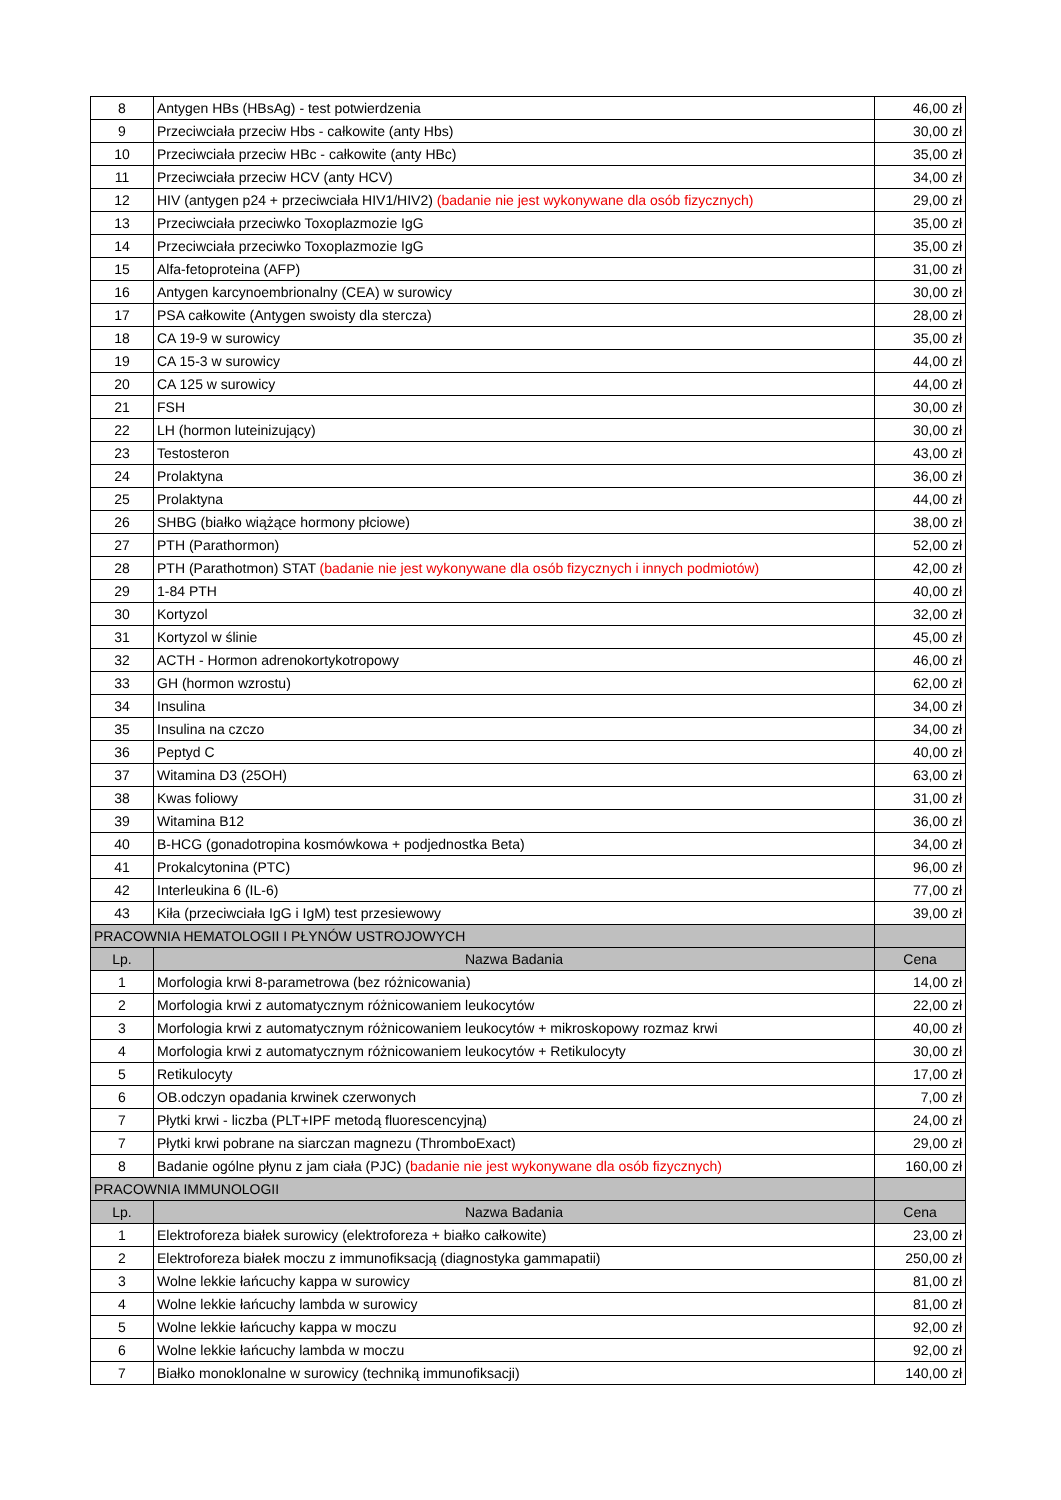| 8 | Antygen HBs (HBsAg) - test potwierdzenia | 46,00 zł |
| 9 | Przeciwciała przeciw Hbs - całkowite (anty Hbs) | 30,00 zł |
| 10 | Przeciwciała przeciw HBc - całkowite (anty HBc) | 35,00 zł |
| 11 | Przeciwciała przeciw HCV (anty HCV) | 34,00 zł |
| 12 | HIV (antygen p24 + przeciwciała HIV1/HIV2) (badanie nie jest wykonywane dla osób fizycznych) | 29,00 zł |
| 13 | Przeciwciała przeciwko Toxoplazmozie IgG | 35,00 zł |
| 14 | Przeciwciała przeciwko Toxoplazmozie IgG | 35,00 zł |
| 15 | Alfa-fetoproteina (AFP) | 31,00 zł |
| 16 | Antygen karcynoembrionalny (CEA) w surowicy | 30,00 zł |
| 17 | PSA całkowite (Antygen swoisty dla stercza) | 28,00 zł |
| 18 | CA 19-9 w surowicy | 35,00 zł |
| 19 | CA 15-3 w surowicy | 44,00 zł |
| 20 | CA 125 w surowicy | 44,00 zł |
| 21 | FSH | 30,00 zł |
| 22 | LH (hormon luteinizujący) | 30,00 zł |
| 23 | Testosteron | 43,00 zł |
| 24 | Prolaktyna | 36,00 zł |
| 25 | Prolaktyna | 44,00 zł |
| 26 | SHBG (białko wiążące hormony płciowe) | 38,00 zł |
| 27 | PTH (Parathormon) | 52,00 zł |
| 28 | PTH (Parathotmon) STAT (badanie nie jest wykonywane dla osób fizycznych i innych podmiotów) | 42,00 zł |
| 29 | 1-84 PTH | 40,00 zł |
| 30 | Kortyzol | 32,00 zł |
| 31 | Kortyzol w ślinie | 45,00 zł |
| 32 | ACTH - Hormon adrenokortykotropowy | 46,00 zł |
| 33 | GH (hormon wzrostu) | 62,00 zł |
| 34 | Insulina | 34,00 zł |
| 35 | Insulina na czczo | 34,00 zł |
| 36 | Peptyd C | 40,00 zł |
| 37 | Witamina D3 (25OH) | 63,00 zł |
| 38 | Kwas foliowy | 31,00 zł |
| 39 | Witamina B12 | 36,00 zł |
| 40 | B-HCG (gonadotropina kosmówkowa + podjednostka Beta) | 34,00 zł |
| 41 | Prokalcytonina (PTC) | 96,00 zł |
| 42 | Interleukina 6 (IL-6) | 77,00 zł |
| 43 | Kiła (przeciwciała IgG i IgM) test przesiewowy | 39,00 zł |
| PRACOWNIA HEMATOLOGII I PŁYNÓW USTROJOWYCH | | |
| Lp. | Nazwa Badania | Cena |
| 1 | Morfologia krwi 8-parametrowa (bez różnicowania) | 14,00 zł |
| 2 | Morfologia krwi z automatycznym różnicowaniem leukocytów | 22,00 zł |
| 3 | Morfologia krwi z automatycznym różnicowaniem leukocytów + mikroskopowy rozmaz krwi | 40,00 zł |
| 4 | Morfologia krwi z automatycznym różnicowaniem leukocytów + Retikulocyty | 30,00 zł |
| 5 | Retikulocyty | 17,00 zł |
| 6 | OB.odczyn opadania krwinek czerwonych | 7,00 zł |
| 7 | Płytki krwi - liczba (PLT+IPF metodą fluorescencyjną) | 24,00 zł |
| 7 | Płytki krwi pobrane na siarczan magnezu (ThromboExact) | 29,00 zł |
| 8 | Badanie ogólne płynu z jam ciała (PJC) ( badanie nie jest wykonywane dla osób fizycznych) | 160,00 zł |
| PRACOWNIA IMMUNOLOGII | | |
| Lp. | Nazwa Badania | Cena |
| 1 | Elektroforeza białek surowicy (elektroforeza + białko całkowite) | 23,00 zł |
| 2 | Elektroforeza białek moczu z immunofiksacją (diagnostyka gammapatii) | 250,00 zł |
| 3 | Wolne lekkie łańcuchy kappa w surowicy | 81,00 zł |
| 4 | Wolne lekkie łańcuchy lambda w surowicy | 81,00 zł |
| 5 | Wolne lekkie łańcuchy kappa w moczu | 92,00 zł |
| 6 | Wolne lekkie łańcuchy lambda w moczu | 92,00 zł |
| 7 | Białko monoklonalne w surowicy (techniką immunofiksacji) | 140,00 zł |